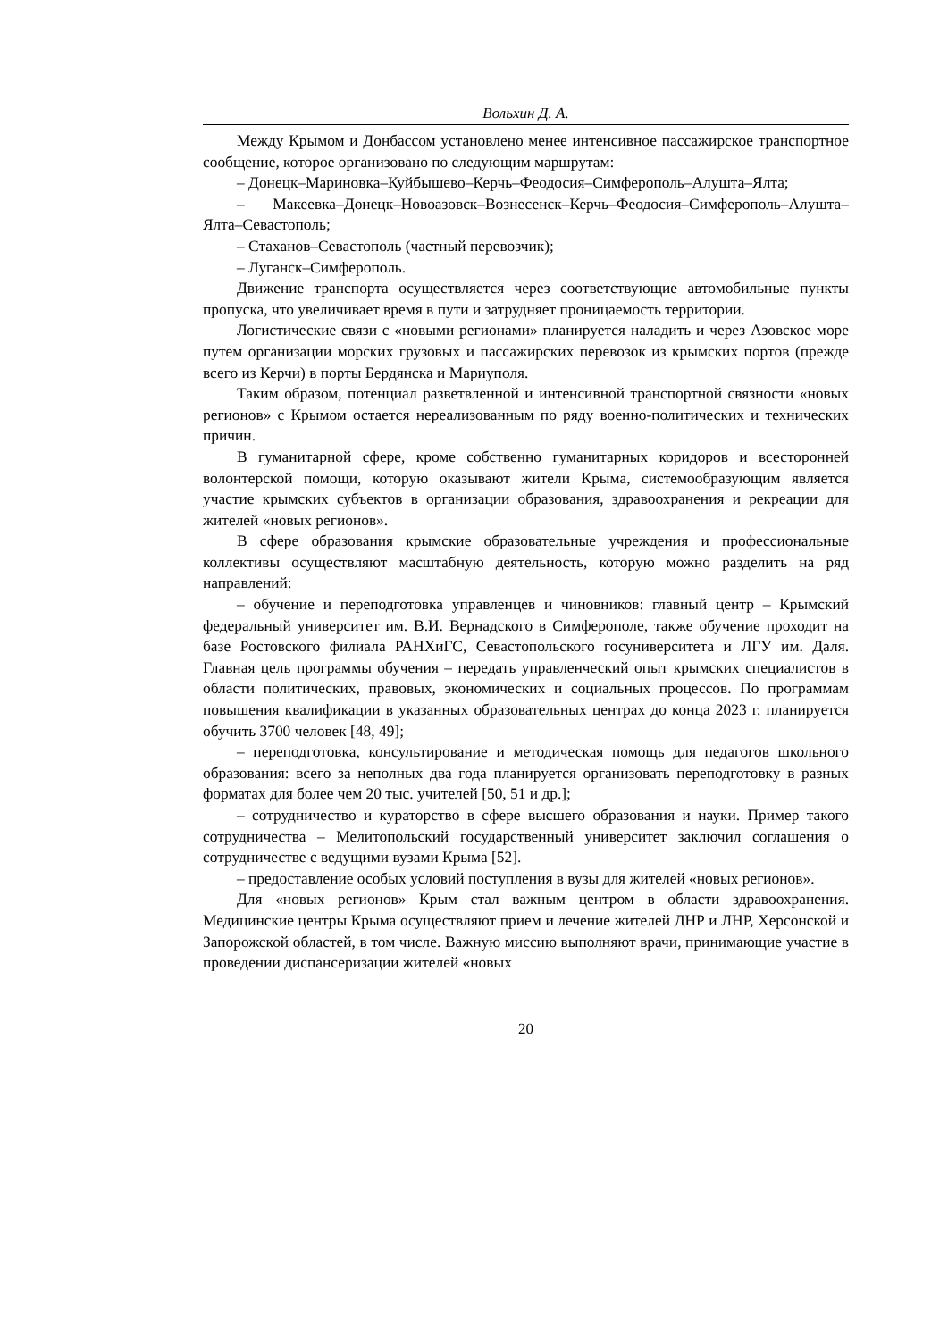Вольхин Д. А.
Между Крымом и Донбассом установлено менее интенсивное пассажирское транспортное сообщение, которое организовано по следующим маршрутам:
– Донецк–Мариновка–Куйбышево–Керчь–Феодосия–Симферополь–Алушта–Ялта;
– Макеевка–Донецк–Новоазовск–Вознесенск–Керчь–Феодосия–Симферополь–Алушта–Ялта–Севастополь;
– Стаханов–Севастополь (частный перевозчик);
– Луганск–Симферополь.
Движение транспорта осуществляется через соответствующие автомобильные пункты пропуска, что увеличивает время в пути и затрудняет проницаемость территории.
Логистические связи с «новыми регионами» планируется наладить и через Азовское море путем организации морских грузовых и пассажирских перевозок из крымских портов (прежде всего из Керчи) в порты Бердянска и Мариуполя.
Таким образом, потенциал разветвленной и интенсивной транспортной связности «новых регионов» с Крымом остается нереализованным по ряду военно-политических и технических причин.
В гуманитарной сфере, кроме собственно гуманитарных коридоров и всесторонней волонтерской помощи, которую оказывают жители Крыма, системообразующим является участие крымских субъектов в организации образования, здравоохранения и рекреации для жителей «новых регионов».
В сфере образования крымские образовательные учреждения и профессиональные коллективы осуществляют масштабную деятельность, которую можно разделить на ряд направлений:
– обучение и переподготовка управленцев и чиновников: главный центр – Крымский федеральный университет им. В.И. Вернадского в Симферополе, также обучение проходит на базе Ростовского филиала РАНХиГС, Севастопольского госуниверситета и ЛГУ им. Даля. Главная цель программы обучения – передать управленческий опыт крымских специалистов в области политических, правовых, экономических и социальных процессов. По программам повышения квалификации в указанных образовательных центрах до конца 2023 г. планируется обучить 3700 человек [48, 49];
– переподготовка, консультирование и методическая помощь для педагогов школьного образования: всего за неполных два года планируется организовать переподготовку в разных форматах для более чем 20 тыс. учителей [50, 51 и др.];
– сотрудничество и кураторство в сфере высшего образования и науки. Пример такого сотрудничества – Мелитопольский государственный университет заключил соглашения о сотрудничестве с ведущими вузами Крыма [52].
– предоставление особых условий поступления в вузы для жителей «новых регионов».
Для «новых регионов» Крым стал важным центром в области здравоохранения. Медицинские центры Крыма осуществляют прием и лечение жителей ДНР и ЛНР, Херсонской и Запорожской областей, в том числе. Важную миссию выполняют врачи, принимающие участие в проведении диспансеризации жителей «новых
20